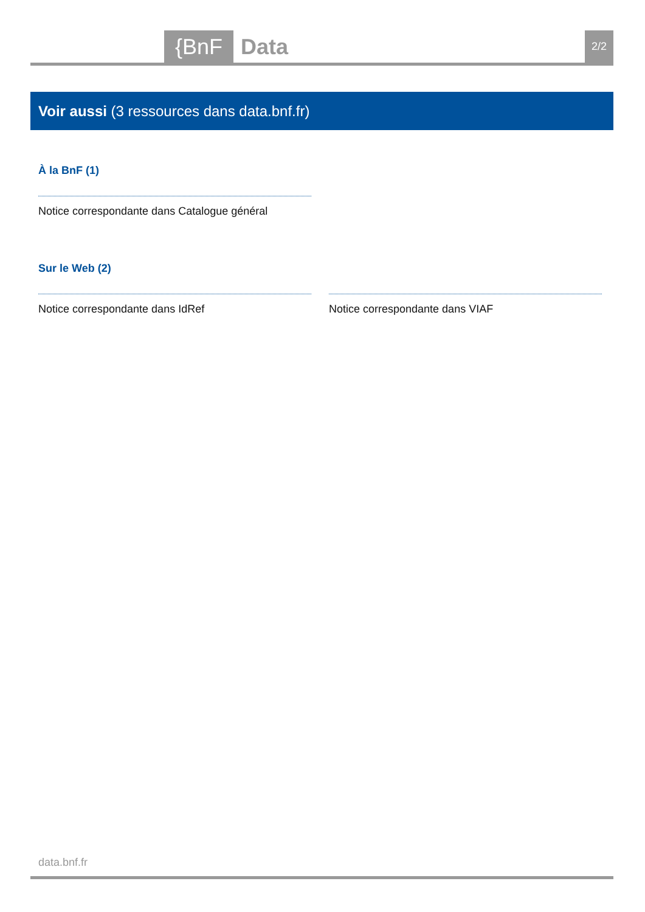{BnF Data 2/2
Voir aussi (3 ressources dans data.bnf.fr)
À la BnF (1)
Notice correspondante dans Catalogue général
Sur le Web (2)
Notice correspondante dans IdRef Notice correspondante dans VIAF
data.bnf.fr